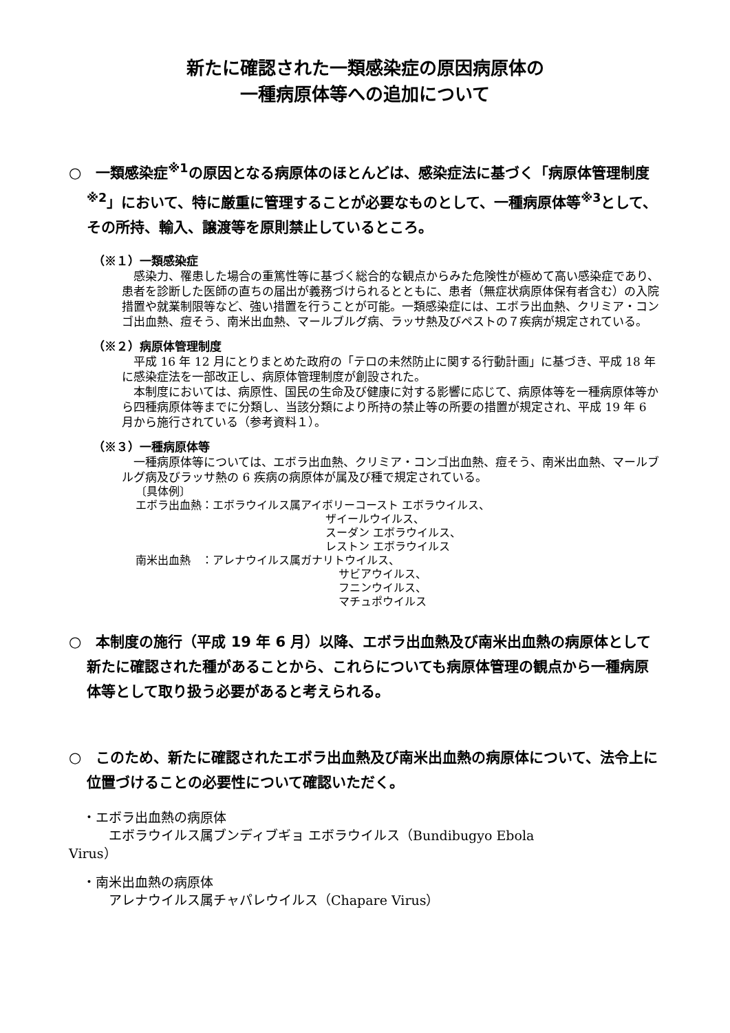新たに確認された一類感染症の原因病原体の
一種病原体等への追加について
○　一類感染症<sup>※1</sup>の原因となる病原体のほとんどは、感染症法に基づく「病原体管理制度<sup>※2</sup>」において、特に厳重に管理することが必要なものとして、一種病原体等<sup>※3</sup>として、その所持、輸入、譲渡等を原則禁止しているところ。
（※１）一類感染症
　感染力、罹患した場合の重篤性等に基づく総合的な観点からみた危険性が極めて高い感染症であり、患者を診断した医師の直ちの届出が義務づけられるとともに、患者（無症状病原体保有者含む）の入院措置や就業制限等など、強い措置を行うことが可能。一類感染症には、エボラ出血熱、クリミア・コンゴ出血熱、痘そう、南米出血熱、マールブルグ病、ラッサ熱及びペストの７疾病が規定されている。
（※２）病原体管理制度
　平成 16 年 12 月にとりまとめた政府の「テロの未然防止に関する行動計画」に基づき、平成 18 年に感染症法を一部改正し、病原体管理制度が創設された。
　本制度においては、病原性、国民の生命及び健康に対する影響に応じて、病原体等を一種病原体等から四種病原体等までに分類し、当該分類により所持の禁止等の所要の措置が規定され、平成 19 年 6 月から施行されている（参考資料１）。
（※３）一種病原体等
　一種病原体等については、エボラ出血熱、クリミア・コンゴ出血熱、痘そう、南米出血熱、マールブルグ病及びラッサ熱の 6 疾病の病原体が属及び種で規定されている。
〔具体例〕
エボラ出血熱：エボラウイルス属アイボリーコースト エボラウイルス、
ザイールウイルス、
スーダン エボラウイルス、
レストン エボラウイルス
南米出血熱　：アレナウイルス属ガナリトウイルス、
サビアウイルス、
フニンウイルス、
マチュポウイルス
○　本制度の施行（平成 19 年 6 月）以降、エボラ出血熱及び南米出血熱の病原体として新たに確認された種があることから、これらについても病原体管理の観点から一種病原体等として取り扱う必要があると考えられる。
○　このため、新たに確認されたエボラ出血熱及び南米出血熱の病原体について、法令上に位置づけることの必要性について確認いただく。
・エボラ出血熱の病原体
　　エボラウイルス属ブンディブギョ エボラウイルス（Bundibugyo Ebola
Virus）
・南米出血熱の病原体
　　アレナウイルス属チャパレウイルス（Chapare Virus）